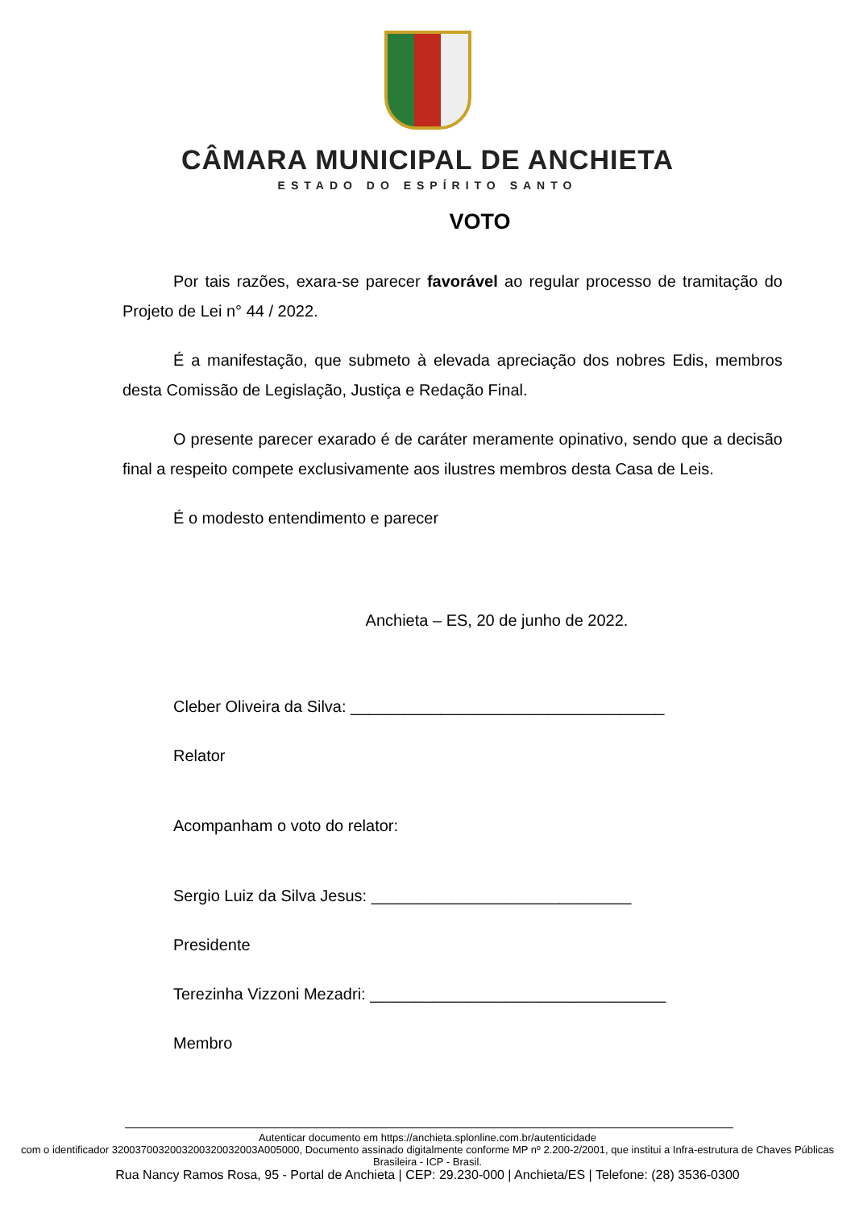CÂMARA MUNICIPAL DE ANCHIETA
ESTADO DO ESPÍRITO SANTO
VOTO
Por tais razões, exara-se parecer favorável ao regular processo de tramitação do Projeto de Lei n° 44 / 2022.
É a manifestação, que submeto à elevada apreciação dos nobres Edis, membros desta Comissão de Legislação, Justiça e Redação Final.
O presente parecer exarado é de caráter meramente opinativo, sendo que a decisão final a respeito compete exclusivamente aos ilustres membros desta Casa de Leis.
É o modesto entendimento e parecer
Anchieta – ES, 20 de junho de 2022.
Cleber Oliveira da Silva: ___________________________________
Relator
Acompanham o voto do relator:
Sergio Luiz da Silva Jesus: _____________________________
Presidente
Terezinha Vizzoni Mezadri: _________________________________
Membro
Autenticar documento em https://anchieta.splonline.com.br/autenticidade
com o identificador 3200370032003200320032003A005000, Documento assinado digitalmente conforme MP nº 2.200-2/2001, que institui a Infra-estrutura de Chaves Públicas Brasileira - ICP - Brasil.
Rua Nancy Ramos Rosa, 95 - Portal de Anchieta | CEP: 29.230-000 | Anchieta/ES | Telefone: (28) 3536-0300